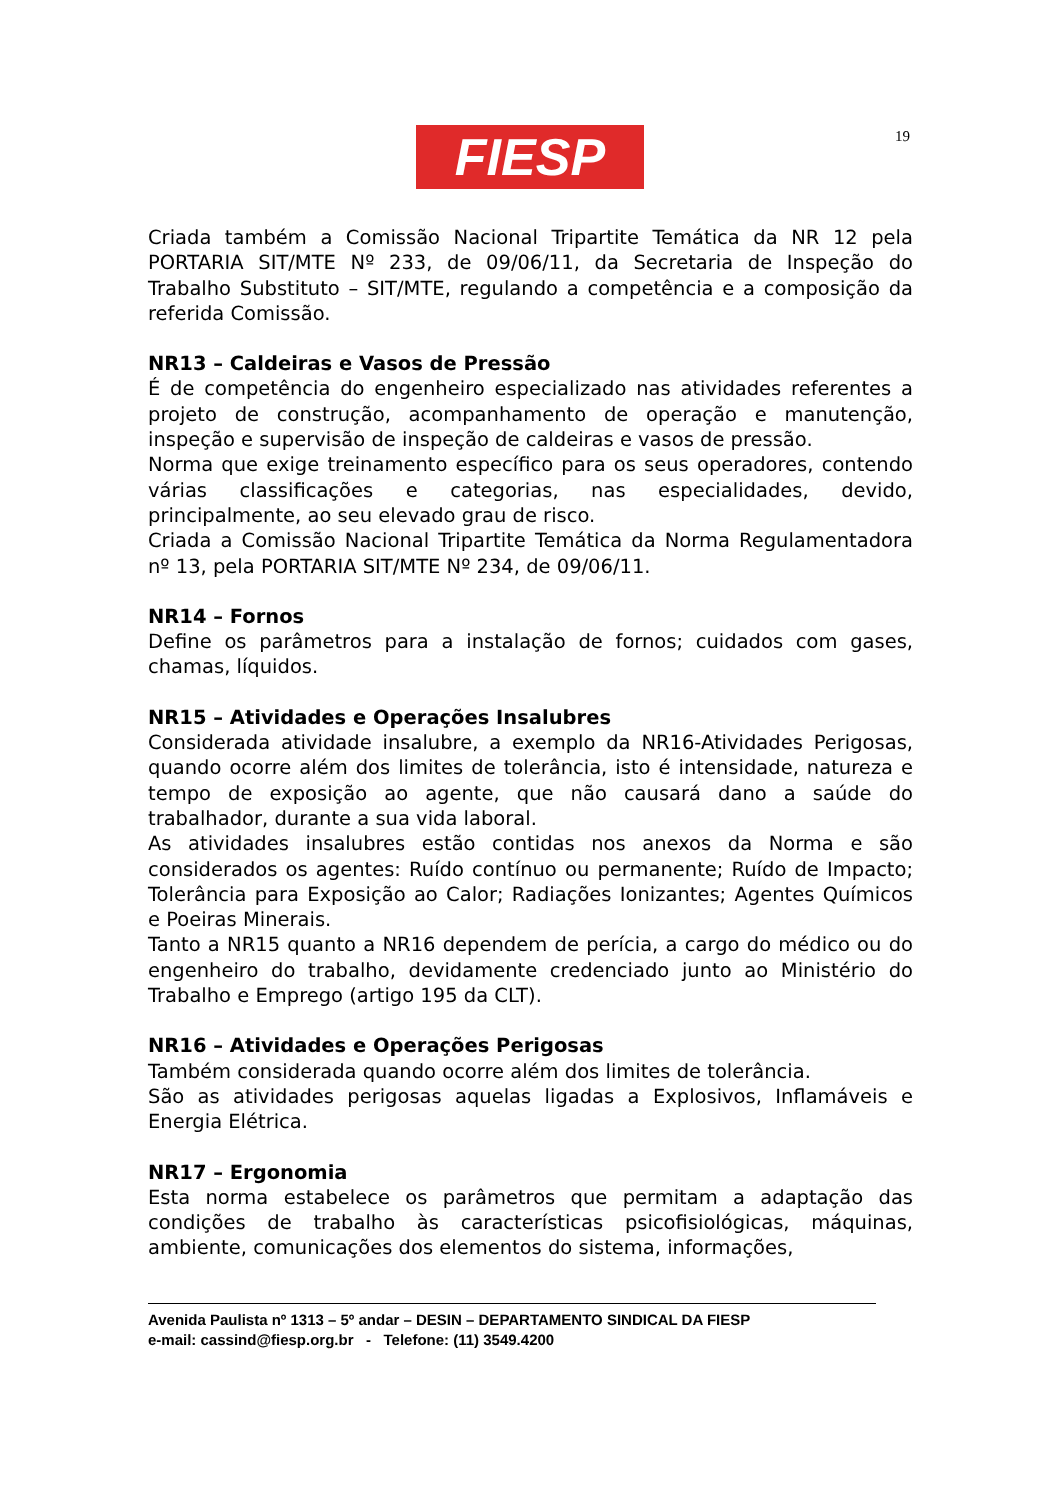FIESP 19
Criada também a Comissão Nacional Tripartite Temática da NR 12 pela PORTARIA SIT/MTE Nº 233, de 09/06/11, da Secretaria de Inspeção do Trabalho Substituto – SIT/MTE, regulando a competência e a composição da referida Comissão.
NR13 – Caldeiras e Vasos de Pressão
É de competência do engenheiro especializado nas atividades referentes a projeto de construção, acompanhamento de operação e manutenção, inspeção e supervisão de inspeção de caldeiras e vasos de pressão.
Norma que exige treinamento específico para os seus operadores, contendo várias classificações e categorias, nas especialidades, devido, principalmente, ao seu elevado grau de risco.
Criada a Comissão Nacional Tripartite Temática da Norma Regulamentadora nº 13, pela PORTARIA SIT/MTE Nº 234, de 09/06/11.
NR14 – Fornos
Define os parâmetros para a instalação de fornos; cuidados com gases, chamas, líquidos.
NR15 – Atividades e Operações Insalubres
Considerada atividade insalubre, a exemplo da NR16-Atividades Perigosas, quando ocorre além dos limites de tolerância, isto é intensidade, natureza e tempo de exposição ao agente, que não causará dano a saúde do trabalhador, durante a sua vida laboral.
As atividades insalubres estão contidas nos anexos da Norma e são considerados os agentes: Ruído contínuo ou permanente; Ruído de Impacto; Tolerância para Exposição ao Calor; Radiações Ionizantes; Agentes Químicos e Poeiras Minerais.
Tanto a NR15 quanto a NR16 dependem de perícia, a cargo do médico ou do engenheiro do trabalho, devidamente credenciado junto ao Ministério do Trabalho e Emprego (artigo 195 da CLT).
NR16 – Atividades e Operações Perigosas
Também considerada quando ocorre além dos limites de tolerância.
São as atividades perigosas aquelas ligadas a Explosivos, Inflamáveis e Energia Elétrica.
NR17 – Ergonomia
Esta norma estabelece os parâmetros que permitam a adaptação das condições de trabalho às características psicofisiológicas, máquinas, ambiente, comunicações dos elementos do sistema, informações,
Avenida Paulista nº 1313 – 5º andar – DESIN – DEPARTAMENTO SINDICAL DA FIESP
e-mail: cassind@fiesp.org.br - Telefone: (11) 3549.4200